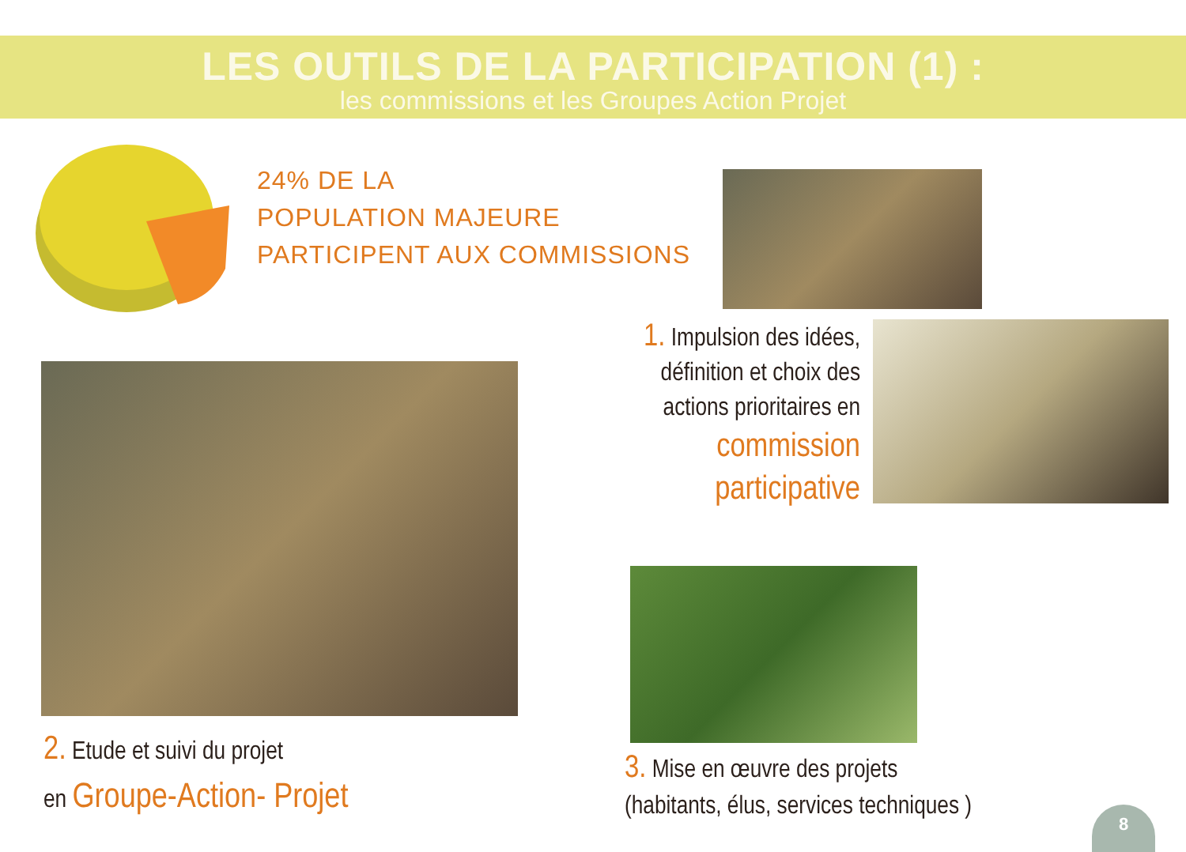LES OUTILS DE LA PARTICIPATION (1) :
les commissions et les Groupes Action Projet
24% DE LA
POPULATION MAJEURE
PARTICIPENT AUX COMMISSIONS
1. Impulsion des idées, définition et choix des actions prioritaires en
commission
participative
2. Etude et suivi du projet
en Groupe-Action- Projet
3. Mise en œuvre des projets
(habitants, élus, services techniques )
8